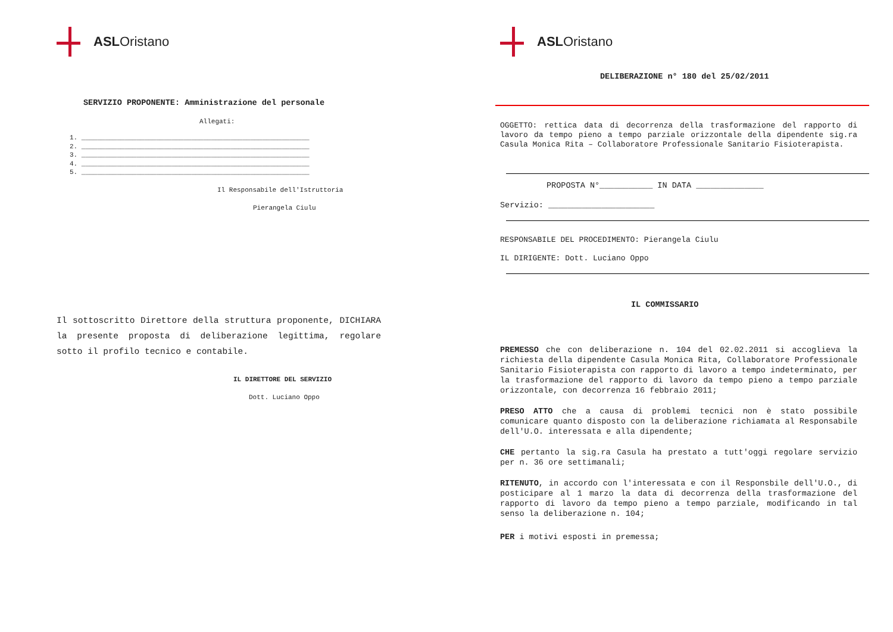ASLOristano
SERVIZIO PROPONENTE: Amministrazione del personale
Allegati:
1. __________________________________________________________
2. __________________________________________________________
3. __________________________________________________________
4. __________________________________________________________
5. __________________________________________________________
Il Responsabile dell'Istruttoria
Pierangela Ciulu
Il sottoscritto Direttore della struttura proponente, DICHIARA la presente proposta di deliberazione legittima, regolare sotto il profilo tecnico e contabile.
IL DIRETTORE DEL SERVIZIO
Dott. Luciano Oppo
ASLOristano
DELIBERAZIONE n° 180 del 25/02/2011
OGGETTO: rettica data di decorrenza della trasformazione del rapporto di lavoro da tempo pieno a tempo parziale orizzontale della dipendente sig.ra Casula Monica Rita – Collaboratore Professionale Sanitario Fisioterapista.
PROPOSTA N°___________ IN DATA ______________
Servizio: ______________________
RESPONSABILE DEL PROCEDIMENTO: Pierangela Ciulu
IL DIRIGENTE: Dott. Luciano Oppo
IL COMMISSARIO
PREMESSO che con deliberazione n. 104 del 02.02.2011 si accoglieva la richiesta della dipendente Casula Monica Rita, Collaboratore Professionale Sanitario Fisioterapista con rapporto di lavoro a tempo indeterminato, per la trasformazione del rapporto di lavoro da tempo pieno a tempo parziale orizzontale, con decorrenza 16 febbraio 2011;
PRESO ATTO che a causa di problemi tecnici non è stato possibile comunicare quanto disposto con la deliberazione richiamata al Responsabile dell'U.O. interessata e alla dipendente;
CHE pertanto la sig.ra Casula ha prestato a tutt'oggi regolare servizio per n. 36 ore settimanali;
RITENUTO, in accordo con l'interessata e con il Responsbile dell'U.O., di posticipare al 1 marzo la data di decorrenza della trasformazione del rapporto di lavoro da tempo pieno a tempo parziale, modificando in tal senso la deliberazione n. 104;
PER i motivi esposti in premessa;